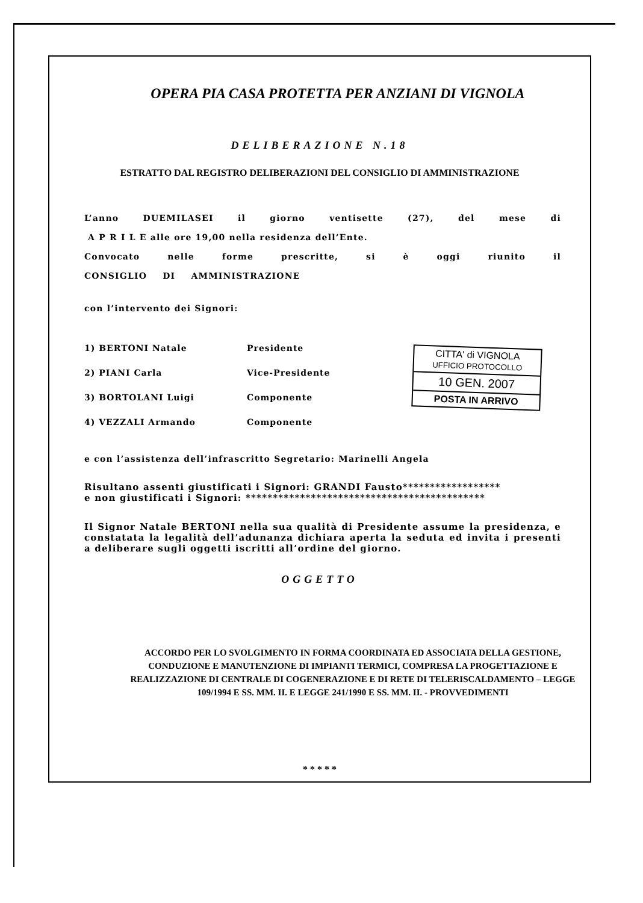OPERA PIA CASA PROTETTA PER ANZIANI DI VIGNOLA
DELIBERAZIONE N.18
ESTRATTO DAL REGISTRO DELIBERAZIONI DEL CONSIGLIO DI AMMINISTRAZIONE
L’anno DUEMILASEI il giorno ventisette (27), del mese di
A P R I L E alle ore 19,00 nella residenza dell’Ente.
Convocato nelle forme prescritte, si è oggi riunito il
CONSIGLIO DI AMMINISTRAZIONE
con l’intervento dei Signori:
| 1) BERTONI Natale | Presidente |
| 2) PIANI Carla | Vice-Presidente |
| 3) BORTOLANI Luigi | Componente |
| 4) VEZZALI Armando | Componente |
e con l’assistenza dell’infrascritto Segretario: Marinelli Angela
Risultano assenti giustificati i Signori: GRANDI Fausto******************
e non giustificati i Signori: ********************************************
Il Signor Natale BERTONI nella sua qualità di Presidente assume la presidenza, e constatata la legalità dell’adunanza dichiara aperta la seduta ed invita i presenti a deliberare sugli oggetti iscritti all’ordine del giorno.
CITTA' di VIGNOLA
UFFICIO PROTOCOLLO
10 GEN. 2007
POSTA IN ARRIVO
OGGETTO
ACCORDO PER LO SVOLGIMENTO IN FORMA COORDINATA ED ASSOCIATA DELLA GESTIONE, CONDUZIONE E MANUTENZIONE DI IMPIANTI TERMICI, COMPRESA LA PROGETTAZIONE E REALIZZAZIONE DI CENTRALE DI COGENERAZIONE E DI RETE DI TELERISCALDAMENTO – LEGGE 109/1994 E SS. MM. II. E LEGGE 241/1990 E SS. MM. II. - PROVVEDIMENTI
* * * * *